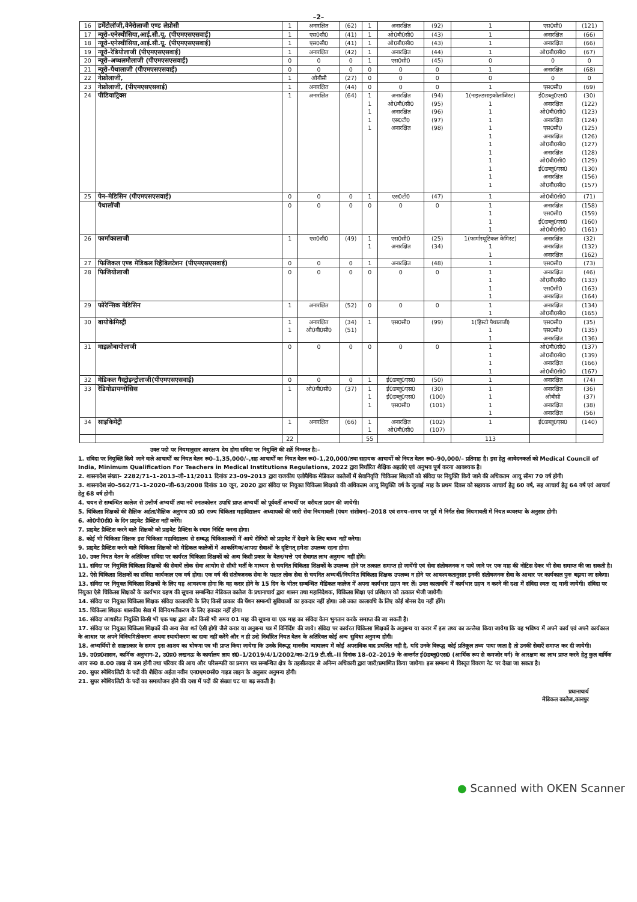–2–
| 16 | डर्मेटोलॉजी,वेनेरोलाजी एण्ड लेप्रोसी | 1 | अनारक्षित | (62) | 1 | अनारक्षित | (92) | 1 | एस0सी0 | (121) |
| 17 | न्यूरो–एनेस्थीसिया,आई.सी.यू. (पीएमएसएसवाई) | 1 | एस0सी0 | (41) | 1 | ओ0बी0सी0 | (43) | 1 | अनारक्षित | (66) |
| 18 | न्यूरो–एनेस्थीसिया,आई.सी.यू. (पीएमएसएसवाई) | 1 | एस0सी0 | (41) | 1 | ओ0बी0सी0 | (43) | 1 | अनारक्षित | (66) |
| 19 | न्यूरो–रेडियोलाजी (पीएमएसएसवाई) | 1 | अनारक्षित | (42) | 1 | अनारक्षित | (44) | 1 | ओ0बी0सी0 | (67) |
| 20 | न्यूरो–अप्थलमोलाजी (पीएमएसएसवाई) | 0 | 0 | 0 | 1 | एस0सी0 | (45) | 0 | 0 | 0 |
| 21 | न्यूरो–पैथालाजी (पीएमएसएसवाई) | 0 | 0 | 0 | 0 | 0 | 0 | 1 | अनारक्षित | (68) |
| 22 | नेफ्रोलाजी, | 1 | ओबीसी | (27) | 0 | 0 | 0 | 0 | 0 | 0 |
| 23 | नेफ्रोलाजी, (पीएमएसएसवाई) | 1 | अनारक्षित | (44) | 0 | 0 | 0 | 1 | एस0सी0 | (69) |
| 24 | पीडियाट्रिक्स | 1 | अनारक्षित | (64) | 1 1 1 1 1 | अनारक्षित ओ0बी0सी0 अनारक्षित एस0टी0 अनारक्षित | (94) (95) (96) (97) (98) | 1(नाइल्डसाइकोलाजिस्ट) 1 1 1 1 1 1 1 1 1 1 1 | ई0डब्लू0एस0 अनारक्षित ओ0बी0सी0 अनारक्षित एस0सी0 अनारक्षित ओ0बी0सी0 अनारक्षित ओ0बी0सी0 ई0डब्लू0एस0 अनारक्षित ओ0बी0सी0 | (30) (122) (123) (124) (125) (126) (127) (128) (129) (130) (156) (157) |
| 25 | पेन–मेडिसिन (पीएमएसएसवाई) | 0 | 0 | 0 | 1 | एस0टी0 | (47) | 1 | ओ0बी0सी0 | (71) |
| | पैथालॉजी | 0 | 0 | 0 | 0 | 0 | 0 | 1 1 1 1 | अनारक्षित एस0सी0 ई0डब्लू0एस0 ओ0बी0सी0 | (158) (159) (160) (161) |
| 26 | फार्माकालाजी | 1 | एस0सी0 | (49) | 1 1 | एस0सी0 अनारक्षित | (25) (34) | 1(फार्मास्यूटिकल केमिस्ट) 1 1 | अनारक्षित अनारक्षित अनारक्षित | (32) (132) (162) |
| 27 | फिजिकल एण्ड मेडिकल रिहैबिलटेशन (पीएमएसएसवाई) | 0 | 0 | 0 | 1 | अनारक्षित | (48) | 1 | एस0सी0 | (73) |
| 28 | फिजियोलाजी | 0 | 0 | 0 | 0 | 0 | 0 | 1 1 1 1 | अनारक्षित ओ0बी0सी0 एस0सी0 अनारक्षित | (46) (133) (163) (164) |
| 29 | फोरेन्सिक मेडिसिन | 1 | अनारक्षित | (52) | 0 | 0 | 0 | 1 1 | अनारक्षित ओ0बी0सी0 | (134) (165) |
| 30 | बायोकेमिस्ट्री | 1 1 | अनारक्षित ओ0बी0सी0 | (34) (51) | 1 | एस0सी0 | (99) | 1(हिस्टो पैथालाजी) 1 1 | एस0सी0 एस0सी0 अनारक्षित | (35) (135) (136) |
| 31 | माइक्रोबायोलाजी | 0 | 0 | 0 | 0 | 0 | 0 | 1 1 1 1 | ओ0बी0सी0 ओ0बी0सी0 अनारक्षित ओ0बी0सी0 | (137) (139) (166) (167) |
| 32 | मेडिकल गैस्ट्रोइन्ट्रोलाजी(पीएमएसएसवाई) | 0 | 0 | 0 | 1 | ई0डब्लू0एस0 | (50) | 1 | अनारक्षित | (74) |
| 33 | रेडियोडायग्नोसिस | 1 | ओ0बी0सी0 | (37) | 1 1 1 | ई0डब्लू0एस0 ई0डब्लू0एस0 एस0सी0 | (30) (100) (101) | 1 1 1 1 | अनारक्षित ओबीसी अनारक्षित अनारक्षित | (36) (37) (38) (56) |
| 34 | साइकियेट्री | 1 | अनारक्षित | (66) | 1 1 | अनारक्षित ओ0बी0सी0 | (102) (107) | 1 | ई0डब्लू0एस0 | (140) |
| | | 22 | | | 55 | | | 113 | | |
उक्त पदो पर नियमानुसार आरक्षण देय होगा संविदा पर नियुक्ति की शर्ते निम्नवत है:–
1. संविदा पर नियुक्ति किये जाने वाले आचार्यों का नियत वेतन रू0–1,35,000/–,सह आचार्यों का नियत वेतन रू0–1,20,000/तथा सहायक आचार्यो को नियत वेतन रू0–90,000/– प्रतिमाह है। इस हेतु आवेदनकर्ता को Medical Council of India, Minimum Qualification For Teachers in Medical Institutions Regulations, 2022 द्वारा निर्धारित शैक्षिक अहर्ताएं एवं अनुभव पूर्ण करना आवश्यक है।
2. शासनादेश संख्या– 2282/71–1–2013–जी–11/2011 दिनांक 23–09–2013 द्वारा राजकीय एलोपैथिक मेडिकल कालेजों में सेवानिवृत्ति चिकित्सा शिक्षकों को संविदा पर नियुक्ति किये जाने की अधिकतम आयु सीमा 70 वर्ष होगी।
3. शासनादेश सं0–562/71–1–2020–जी–63/2008 दिनांक 10 जून, 2020 द्वारा संविदा पर नियुक्त चिकित्सा शिक्षको की अधिकतम आयु नियुक्ति वर्ष के जुलाई माह के प्रथम दिवस को सहायक आचार्य हेतु 60 वर्ष, सह आचार्य हेतु 64 वर्ष एवं आचार्य हेतु 68 वर्ष होगी।
4. चयन से सम्बन्धित कालेज से उत्तीर्ण अभ्यर्थी तथा नये स्नातकोत्तर उपाधि प्राप्त अभ्यर्थी को पूर्ववर्ती अभ्यर्थी पर वरीयता प्रदान की जायेगी।
5. चिकित्सा शिक्षकों की शैक्षिक अर्हता/शैक्षिक अनुभव उ0 प्र0 राज्य चिकित्सा महाविद्यालय अध्यापकों की जारी सेवा नियमावली (पंचम संशोधन)–2018 एवं समय–समय पर पूर्व मे निर्गत सेवा नियमावली में नियत व्यवस्था के अनुसार होगी।
6. ओ0पी0डी0 के दिन प्राइवेट प्रैक्टिस नहीं करेंगे।
7. प्राइवेट प्रैक्टिस करने वाले शिक्षकों को प्राइवेट प्रैक्टिस के स्थान निर्दिष्ट करना होगा।
8. कोई भी चिकित्सा शिक्षक इस चिकित्सा महाविद्यालय से सम्बद्ध चिकित्सालयों में आये रोगियों को प्राइवेट में देखने के लिए बाध्य नहीं करेगा।
9. प्राइवेट प्रैक्टिस करने वाले चिकित्सा शिक्षकों को मेडिकल कालेजों में आकस्मिक/आपदा सेवाओं के दृष्टिगत् हमेशा उपलब्ध रहना होगा।
10. उक्त नियत वेतन के अतिरिक्त संविदा पर कार्यरत चिकित्सा शिक्षकों को अन्य किसी प्रकार के वेतन/भत्ते एवं सेवागत लाभ अनुमन्य नहीं होंगे।
11. संविदा पर नियुक्ति चिकित्सा शिक्षकों की सेवायें लोक सेवा आयोग से सीधी भर्ती के माध्यम से चयनित चिकित्सा शिक्षकों के उपलब्ध होने पर तत्काल समाप्त हो जायेंगी एवं सेवा संतोषजनक न पाये जाने पर एक माह की नोटिस देकर भी सेवा समाप्त की जा सकती है।
12. ऐसे चिकित्सा शिक्षकों का संविदा कार्यकाल एक वर्ष होगा। एक वर्ष की संतोषजनक सेवा के पश्चात लोक सेवा से चयनित अभ्यर्थी/नियमित चिकित्सा शिक्षक उपलब्ध न होने पर आवश्यकतानुसार इनकी संतोषजनक सेवा के आधार पर कार्यकाल पुनः बढ़ाया जा सकेगा।
13. संविदा पर नियुक्त चिकित्सा शिक्षकों के लिए यह आवश्यक होगा कि वह करार होने के 15 दिन के भीतर सम्बन्धित मेडिकल कालेज में अपना कार्यभार ग्रहण कर लें। उक्त कालावधि में कार्यभार ग्रहण न करने की दशा में संविदा स्वतः रद्द मानी जायेगी। संविदा पर नियुक्त ऐसे चिकित्सा शिक्षकों के कार्यभार ग्रहण की सूचना सम्बन्धित मेडिकल कालेज के प्रधानाचार्य द्वारा शासन तथा महानिदेशक, चिकित्सा शिक्षा एवं प्रशिक्षण को तत्काल भेजी जायेगी।
14. संविदा पर नियुक्त चिकित्सा शिक्षक संविदा कालावधि के लिए किसी प्राकार की पेंशन सम्बन्धी सुविधाओं का हकदार नहीं होगा। उसे उक्त कालावधि के लिए कोई बोनस देय नहीं होंगे।
15. चिकित्सा शिक्षक शासकीय सेवा में विनियमतीकरण के लिए हकदार नहीं होगा।
16. संविदा आधारित नियुक्ति किसी भी एक पक्ष द्वारा और किसी भी समय 01 माह की सूचना या एक माह का संविदा वेतन भुगतान करके समाप्त की जा सकती है।
17. संविदा पर नियुक्त चिकित्सा शिक्षकों की अन्य सेवा शर्त ऐसी होगी जैसे करार या अनुबन्ध पत्र में विनिर्दिष्ट की जाये। संविदा पर कार्यरत चिकित्सा शिक्षकों के अनुबन्ध या करार में इस तथ्य का उल्लेख किया जायेगा कि वह भविष्य में अपने कार्य एवं अपने कार्यकाल के आधार पर अपने विनियमितीकरण अथवा स्थायीकरण का दावा नहीं करेंगे और न ही उन्हे निर्धारित नियत वेतन के अतिरिक्त कोई अन्य सुविधा अनुमन्य होगी।
18. अभ्यर्थियों से साक्षात्कार के समय इस आशय का घोषणा पत्र भी प्राप्त किया जायेगा कि उनके विरूद्ध माननीय न्यायालय में कोई अपराधिक वाद प्रचलित नही है, यदि उनके विरूद्ध कोई प्रतिकूल तथ्य पाया जाता है तो उनकी सेवाऐं समाप्त कर दी जायेगी।
19. उ0प्र0शासन, कार्मिक अनुभाग–2, उ0प्र0 लखनऊ के कार्यालय ज्ञाप सं0–1/2019/4/1/2002/का–2/19 टी.सी.–II दिनांक 18–02–2019 के अन्तर्गत ई0डब्लू0एस0 (आर्थिक रूप से कमजोर वर्ग) के आरक्षण का लाभ प्राप्त करने हेतु कुल वार्षिक आय रू0 8.00 लाख से कम होगी तथा परिवार की आय और परिसम्पति का प्रमाण पत्र सम्बन्धित क्षेत्र के तहसीलदार से अनिम्न अधिकारी द्वारा जारी/प्रमाणित किया जायेगा। इस सम्बन्ध मे विस्तृत विवरण नेट पर देखा जा सकता है।
20. सुपर स्पेशियलिटी के पदों की शैक्षिक अर्हता नवीन एन0एम0सी0 गाइड लाइन के अनुसार अनुमन्य होगी।
21. सुपर स्पेशियलिटी के पदों का समायोजन होने की दशा में पदों की संख्या घट या बढ़ सकती है।
प्रधानाचार्य
मेडिकल कालेज,कानपुर
● Scanned with OKEN Scanner